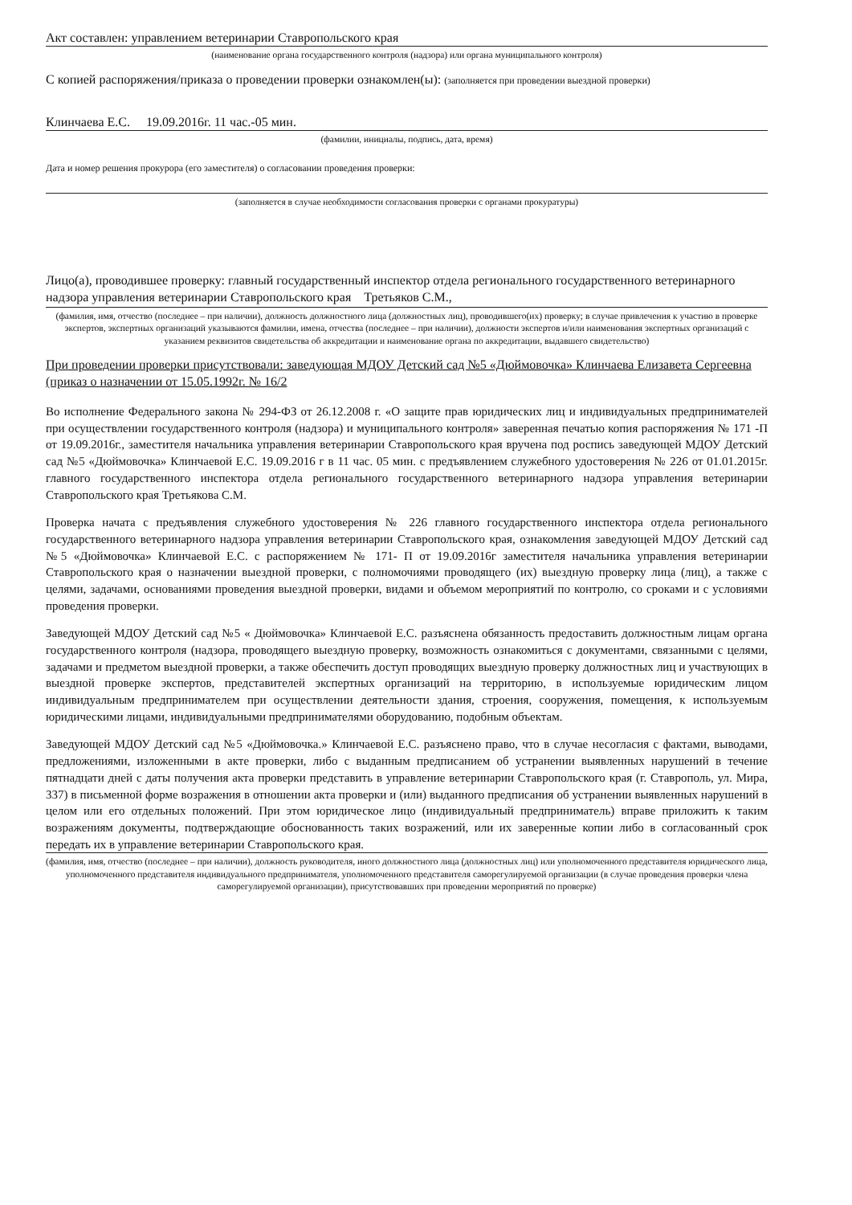Акт составлен: управлением ветеринарии Ставропольского края
(наименование органа государственного контроля (надзора) или органа муниципального контроля)
С копией распоряжения/приказа о проведении проверки ознакомлен(ы): (заполняется при проведении выездной проверки)
Клинчаева Е.С. 19.09.2016г. 11 час.-05 мин.
(фамилии, инициалы, подпись, дата, время)
Дата и номер решения прокурора (его заместителя) о согласовании проведения проверки:
(заполняется в случае необходимости согласования проверки с органами прокуратуры)
Лицо(а), проводившее проверку: главный государственный инспектор отдела регионального государственного ветеринарного надзора управления ветеринарии Ставропольского края Третьяков С.М.,
(фамилия, имя, отчество (последнее – при наличии), должность должностного лица (должностных лиц), проводившего(их) проверку; в случае привлечения к участию в проверке экспертов, экспертных организаций указываются фамилии, имена, отчества (последнее – при наличии), должности экспертов и/или наименования экспертных организаций с указанием реквизитов свидетельства об аккредитации и наименование органа по аккредитации, выдавшего свидетельство)
При проведении проверки присутствовали: заведующая МДОУ Детский сад №5 «Дюймовочка» Клинчаева Елизавета Сергеевна (приказ о назначении от 15.05.1992г. № 16/2
Во исполнение Федерального закона № 294-ФЗ от 26.12.2008 г. «О защите прав юридических лиц и индивидуальных предпринимателей при осуществлении государственного контроля (надзора) и муниципального контроля» заверенная печатью копия распоряжения № 171 -П от 19.09.2016г., заместителя начальника управления ветеринарии Ставропольского края вручена под роспись заведующей МДОУ Детский сад №5 «Дюймовочка» Клинчаевой Е.С. 19.09.2016 г в 11 час. 05 мин. с предъявлением служебного удостоверения № 226 от 01.01.2015г. главного государственного инспектора отдела регионального государственного ветеринарного надзора управления ветеринарии Ставропольского края Третьякова С.М.
Проверка начата с предъявления служебного удостоверения № 226 главного государственного инспектора отдела регионального государственного ветеринарного надзора управления ветеринарии Ставропольского края, ознакомления заведующей МДОУ Детский сад №5 «Дюймовочка» Клинчаевой Е.С. с распоряжением № 171- П от 19.09.2016г заместителя начальника управления ветеринарии Ставропольского края о назначении выездной проверки, с полномочиями проводящего (их) выездную проверку лица (лиц), а также с целями, задачами, основаниями проведения выездной проверки, видами и объемом мероприятий по контролю, со сроками и с условиями проведения проверки.
Заведующей МДОУ Детский сад №5 « Дюймовочка» Клинчаевой Е.С. разъяснена обязанность предоставить должностным лицам органа государственного контроля (надзора, проводящего выездную проверку, возможность ознакомиться с документами, связанными с целями, задачами и предметом выездной проверки, а также обеспечить доступ проводящих выездную проверку должностных лиц и участвующих в выездной проверке экспертов, представителей экспертных организаций на территорию, в используемые юридическим лицом индивидуальным предпринимателем при осуществлении деятельности здания, строения, сооружения, помещения, к используемым юридическими лицами, индивидуальными предпринимателями оборудованию, подобным объектам.
Заведующей МДОУ Детский сад №5 «Дюймовочка.» Клинчаевой Е.С. разъяснено право, что в случае несогласия с фактами, выводами, предложениями, изложенными в акте проверки, либо с выданным предписанием об устранении выявленных нарушений в течение пятнадцати дней с даты получения акта проверки представить в управление ветеринарии Ставропольского края (г. Ставрополь, ул. Мира, 337) в письменной форме возражения в отношении акта проверки и (или) выданного предписания об устранении выявленных нарушений в целом или его отдельных положений. При этом юридическое лицо (индивидуальный предприниматель) вправе приложить к таким возражениям документы, подтверждающие обоснованность таких возражений, или их заверенные копии либо в согласованный срок передать их в управление ветеринарии Ставропольского края.
(фамилия, имя, отчество (последнее – при наличии), должность руководителя, иного должностного лица (должностных лиц) или уполномоченного представителя юридического лица, уполномоченного представителя индивидуального предпринимателя, уполномоченного представителя саморегулируемой организации (в случае проведения проверки члена саморегулируемой организации), присутствовавших при проведении мероприятий по проверке)